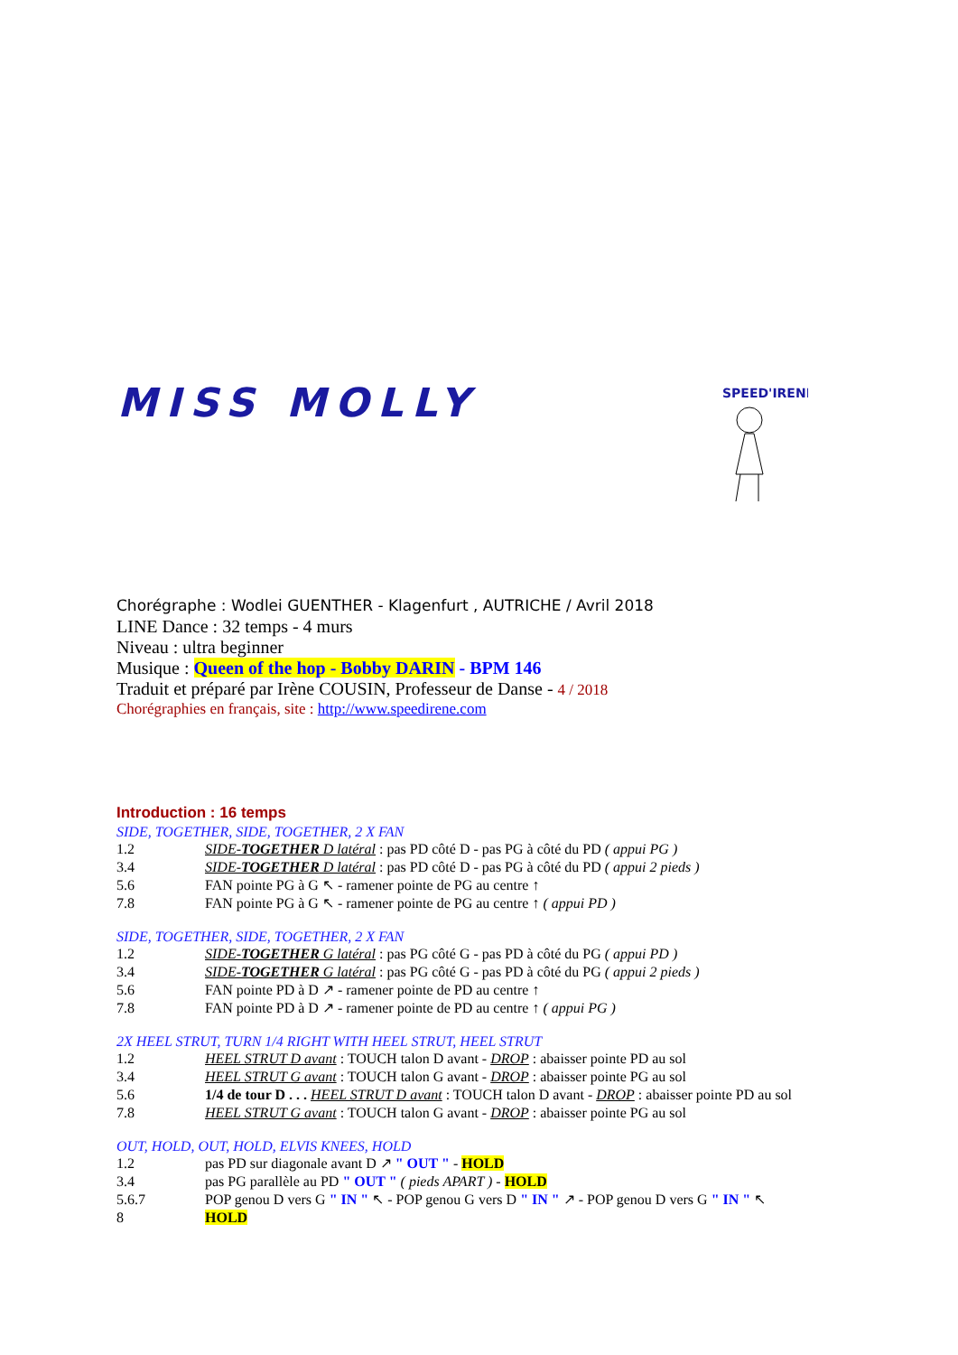MISS MOLLY
SPEED'IRENE
Chorégraphe : Wodlei GUENTHER - Klagenfurt , AUTRICHE / Avril 2018
LINE Dance : 32 temps - 4 murs
Niveau : ultra beginner
Musique : Queen of the hop - Bobby DARIN - BPM 146
Traduit et préparé par Irène COUSIN, Professeur de Danse - 4 / 2018
Chorégraphies en français, site : http://www.speedirene.com
Introduction : 16 temps
SIDE, TOGETHER, SIDE, TOGETHER, 2 X FAN
1.2 SIDE-TOGETHER D latéral : pas PD côté D - pas PG à côté du PD ( appui PG )
3.4 SIDE-TOGETHER D latéral : pas PD côté D - pas PG à côté du PD ( appui 2 pieds )
5.6 FAN pointe PG à G ↖ - ramener pointe de PG au centre ↑
7.8 FAN pointe PG à G ↖ - ramener pointe de PG au centre ↑ ( appui PD )
SIDE, TOGETHER, SIDE, TOGETHER, 2 X FAN
1.2 SIDE-TOGETHER G latéral : pas PG côté G - pas PD à côté du PG ( appui PD )
3.4 SIDE-TOGETHER G latéral : pas PG côté G - pas PD à côté du PG ( appui 2 pieds )
5.6 FAN pointe PD à D ↗ - ramener pointe de PD au centre ↑
7.8 FAN pointe PD à D ↗ - ramener pointe de PD au centre ↑ ( appui PG )
2X HEEL STRUT, TURN 1/4 RIGHT WITH HEEL STRUT, HEEL STRUT
1.2 HEEL STRUT D avant : TOUCH talon D avant - DROP : abaisser pointe PD au sol
3.4 HEEL STRUT G avant : TOUCH talon G avant - DROP : abaisser pointe PG au sol
5.6 1/4 de tour D . . . HEEL STRUT D avant : TOUCH talon D avant - DROP : abaisser pointe PD au sol
7.8 HEEL STRUT G avant : TOUCH talon G avant - DROP : abaisser pointe PG au sol
OUT, HOLD, OUT, HOLD, ELVIS KNEES, HOLD
1.2 pas PD sur diagonale avant D ↗ " OUT " - HOLD
3.4 pas PG parallèle au PD " OUT " ( pieds APART ) - HOLD
5.6.7 POP genou D vers G " IN " ↖ - POP genou G vers D " IN " ↗ - POP genou D vers G " IN " ↖
8 HOLD